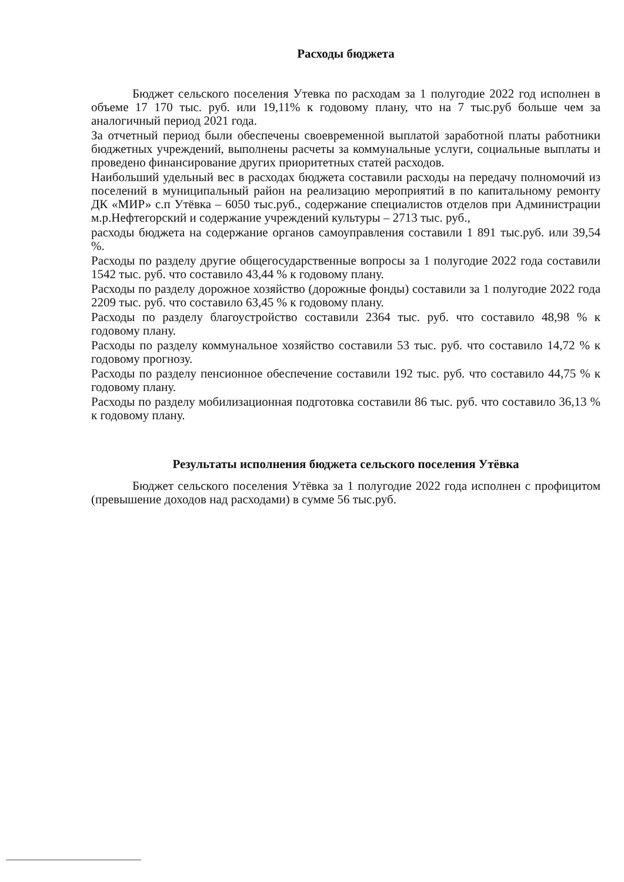Расходы бюджета
Бюджет сельского поселения Утевка по расходам за 1 полугодие 2022 год исполнен в объеме 17 170 тыс. руб. или 19,11% к годовому плану, что на 7 тыс.руб больше чем за аналогичный период 2021 года.
За отчетный период были обеспечены своевременной выплатой заработной платы работники бюджетных учреждений, выполнены расчеты за коммунальные услуги, социальные выплаты и проведено финансирование других приоритетных статей расходов.
Наибольший удельный вес в расходах бюджета составили расходы на передачу полномочий из поселений в муниципальный район на реализацию мероприятий в по капитальному ремонту ДК «МИР» с.п Утёвка – 6050 тыс.руб., содержание специалистов отделов при Администрации м.р.Нефтегорский и содержание учреждений культуры – 2713 тыс. руб.,
расходы бюджета на содержание органов самоуправления составили 1 891 тыс.руб. или 39,54 %.
Расходы по разделу другие общегосударственные вопросы за 1 полугодие 2022 года составили 1542 тыс. руб. что составило 43,44 % к годовому плану.
Расходы по разделу дорожное хозяйство (дорожные фонды) составили за 1 полугодие 2022 года 2209 тыс. руб. что составило 63,45 % к годовому плану.
Расходы по разделу благоустройство составили 2364 тыс. руб. что составило 48,98 % к годовому плану.
Расходы по разделу коммунальное хозяйство составили 53 тыс. руб. что составило 14,72 % к годовому прогнозу.
Расходы по разделу пенсионное обеспечение составили 192 тыс. руб. что составило 44,75 % к годовому плану.
Расходы по разделу мобилизационная подготовка составили 86 тыс. руб. что составило 36,13 % к годовому плану.
Результаты исполнения бюджета сельского поселения Утёвка
Бюджет сельского поселения Утёвка за 1 полугодие 2022 года исполнен с профицитом (превышение доходов над расходами) в сумме 56 тыс.руб.